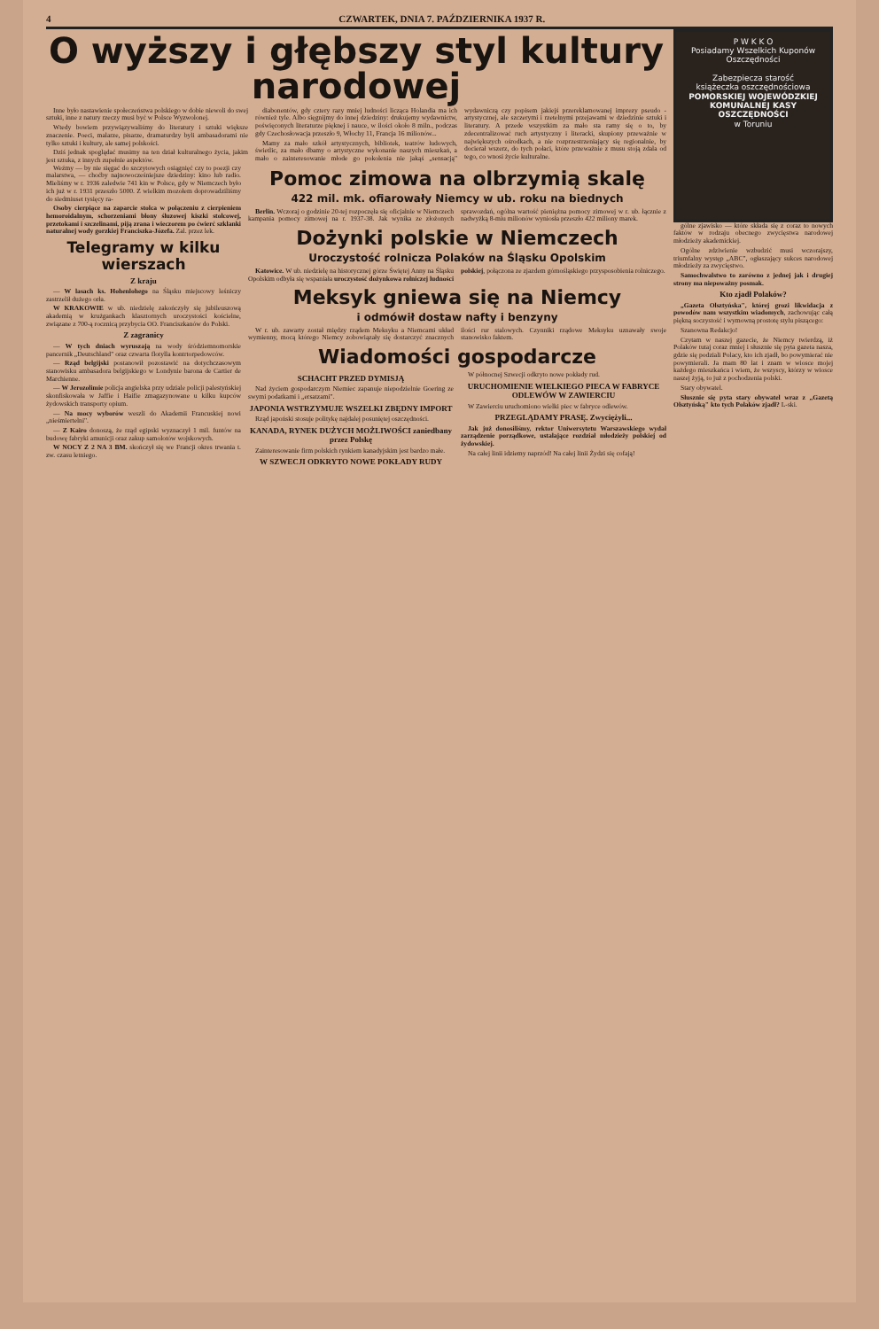4 CZWARTEK, DNIA 7. PAŹDZIERNIKA 1937 R.
O wyższy i głębszy styl kultury narodowej
Inne było nastawienie społeczeństwa polskiego w dobie niewoli do swej sztuki, inne z natury rzeczy musi być w Polsce Wyzwolonej.
Wtedy bowiem przywiązywaliśmy do literatury i sztuki większe znaczenie. Poeci, malarze, pisarze, dramaturdzy byli ambasadorami nie tylko sztuki i kultury, ale samej polskości.
Dziś jednak spoglądać musimy na ten dział kulturalnego życia, jakim jest sztuka, z innych zupełnie aspektów.
diabonentów, gdy cztery razy mniej ludności licząca Holandia ma ich również tyle. Albo sięgnijmy do innej dziedziny: drukujemy wydawnictw, poświęconych literaturze pięknej i nauce, w ilości około 8 miln., podczas gdy Czechosłowacja przeszło 9, Włochy 11, Francja 16 milionów...
Mamy za mało szkół artystycznych, bibliotek, teatrów ludowych, świetlic, za mało dbamy o artystyczne wykonanie naszych mieszkań, a mało o zainteresowanie młode go pokolenia nie jakąś „sensacją" wydawniczą czy popisem jakiejś przereklamowanej imprezy pseudo - artystycznej, ale szczerymi i rzetelnymi przejawami w dziedzinie sztuki i literatury. A przede wszystkim za mało sta ramy się o to, by zdecentralizować ruch artystyczny i literacki, skupiony przeważnie w największych ośrodkach, a nie rozprzestrzeniający się regionalnie, by docierał wszerz, do tych połaci, które przeważnie z musu stoją zdala od tego, co wnosi życie kulturalne.
Weźmy — by nie sięgać do szczytowych osiągnięć czy to poezji czy malarstwa, — choćby najnowocześniejsze dziedziny: kino lub radio. Mieliśmy w r. 1936 zaledwie 741 kin w Polsce, gdy w Niemczech było ich już w r. 1931 przeszło 5000. Z wielkim mozołem doprowadziliśmy do siedmiuset tysięcy ra-
Osoby cierpiące na zaparcie stolca w połączeniu z cierpieniem hemoroidalnym, schorzeniami błony śluzowej kiszki stolcowej, przetokami i szczelinami, piją zrana i wieczorem po ćwierć szklanki naturalnej wody gorzkiej Franciszka-Józefa. Zal. przez lek.
Telegramy w kilku wierszach
Z kraju
— W lasach ks. Hohenlohego na Śląsku miejscowy leśniczy zastrzelił dużego orła.
W KRAKOWIE w ub. niedzielę zakończyły się jubileuszową akademią w krużgankach klasztornych uroczystości kościelne, związane z 700-ą rocznicą przybycia OO. Franciszkanów do Polski.
Z zagranicy
— W tych dniach wyruszają na wody śródziemnomorskie pancernik „Deutschland" oraz czwarta flotylla kontrtorpedowców.
— Rząd belgijski postanowił pozostawić na dotychczasowym stanowisku ambasadora belgijskiego w Londynie barona de Cartier de Marchienne.
— W Jerozolimie policja angielska przy udziale policji palestyńskiej skonfiskowała w Jaffie i Haifie zmagazynowane u kilku kupców żydowskich transporty opium.
— Na mocy wyborów weszli do Akademii Francuskiej nowi „nieśmiertelni".
— Z Kairo donoszą, że rząd egipski wyznaczył 1 mil. funtów na budowę fabryki amunicji oraz zakup samolotów wojskowych.
W NOCY Z 2 NA 3 BM. skończył się we Francji okres trwania t. zw. czasu letniego.
Pomoc zimowa na olbrzymią skalę
422 mil. mk. ofiarowały Niemcy w ub. roku na biednych
Berlin. Wczoraj o godzinie 20-tej rozpoczęła się oficjalnie w Niemczech kampania pomocy zimowej na r. 1937-38. Jak wynika ze złożonych sprawozdań, ogólna wartość pieniężna pomocy zimowej w r. ub. łącznie z nadwyżką 8-miu milionów wyniosła przeszło 422 miliony marek.
Dożynki polskie w Niemczech
Uroczystość rolnicza Polaków na Śląsku Opolskim
Katowice. W ub. niedzielę na historycznej górze Świętej Anny na Śląsku Opolskim odbyła się wspaniała uroczystość dożynkowa rolniczej ludności polskiej, połączona ze zjazdem górnośląskiego przysposobienia rolniczego.
Meksyk gniewa się na Niemcy
i odmówił dostaw nafty i benzyny
W r. ub. zawarty został między rządem Meksyku a Niemcami układ wymienny, mocą którego Niemcy zobowiązały się dostarczyć znacznych ilości rur stalowych. Czynniki rządowe Meksyku uznawały swoje stanowisko faktem.
Wiadomości gospodarcze
SCHACHT PRZED DYMISJĄ
Nad życiem gospodarczym Niemiec zapanuje niepodzielnie Goering ze swymi podatkami i „ersatzami".
JAPONIA WSTRZYMUJE WSZELKI ZBĘDNY IMPORT
Rząd japoński stosuje politykę najdalej posuniętej oszczędności.
KANADA, RYNEK DUŻYCH MOŻLIWOŚCI zaniedbany przez Polskę
Zainteresowanie firm polskich rynkiem kanadyjskim jest bardzo małe.
W SZWECJI ODKRYTO NOWE POKŁADY RUDY
W północnej Szwecji odkryto nowe pokłady rud.
URUCHOMIENIE WIELKIEGO PIECA W FABRYCE ODLEWÓW W ZAWIERCIU
W Zawierciu uruchomiono wielki piec w fabryce odlewów.
PRZEGLĄDAMY PRASĘ. Zwyciężyli...
Jak już donosiliśmy, rektor Uniwersytetu Warszawskiego wydał zarządzenie porządkowe, ustalające rozdział młodzieży polskiej od żydowskiej.
Na całej linii idziemy naprzód! Na całej linii Żydzi się cofają!
P W K K O
Posiadamy Wszelkich Kuponów Oszczędności
Zabezpiecza starość
książeczka oszczędnościowa
POMORSKIEJ WOJEWÓDZKIEJ KOMUNALNEJ KASY OSZCZĘDNOŚCI
w Toruniu
gólne zjawisko — które składa się z coraz to nowych faktów w rodzaju obecnego zwycięstwa narodowej młodzieży akademickiej.
Ogólne zdziwienie wzbudzić musi wczorajszy, triumfalny występ „ABC", ogłaszający sukces narodowej młodzieży za zwycięstwo.
Samochwalstwo to zarówno z jednej jak i drugiej strony ma niepoważny posmak.
Kto zjadł Polaków?
„Gazeta Olsztyńska", której grozi likwidacja z powodów nam wszystkim wiadomych, zachowując całą piękną soczystość i wymowną prostotę stylu piszącego:
Szanowna Redakcjo!
Czytam w naszej gazecie, że Niemcy twierdzą, iż Polaków tutaj coraz mniej i słusznie się pyta gazeta nasza, gdzie się podziali Polacy, kto ich zjadł, bo powymierać nie powymierali. Ja mam 80 lat i znam w wiosce mojej każdego mieszkańca i wiem, że wszyscy, którzy w wiosce naszej żyją, to już z pochodzenia polski.
Stary obywatel.
Słusznie się pyta stary obywatel wraz z „Gazetą Olsztyńską" kto tych Polaków zjadł? L-ski.